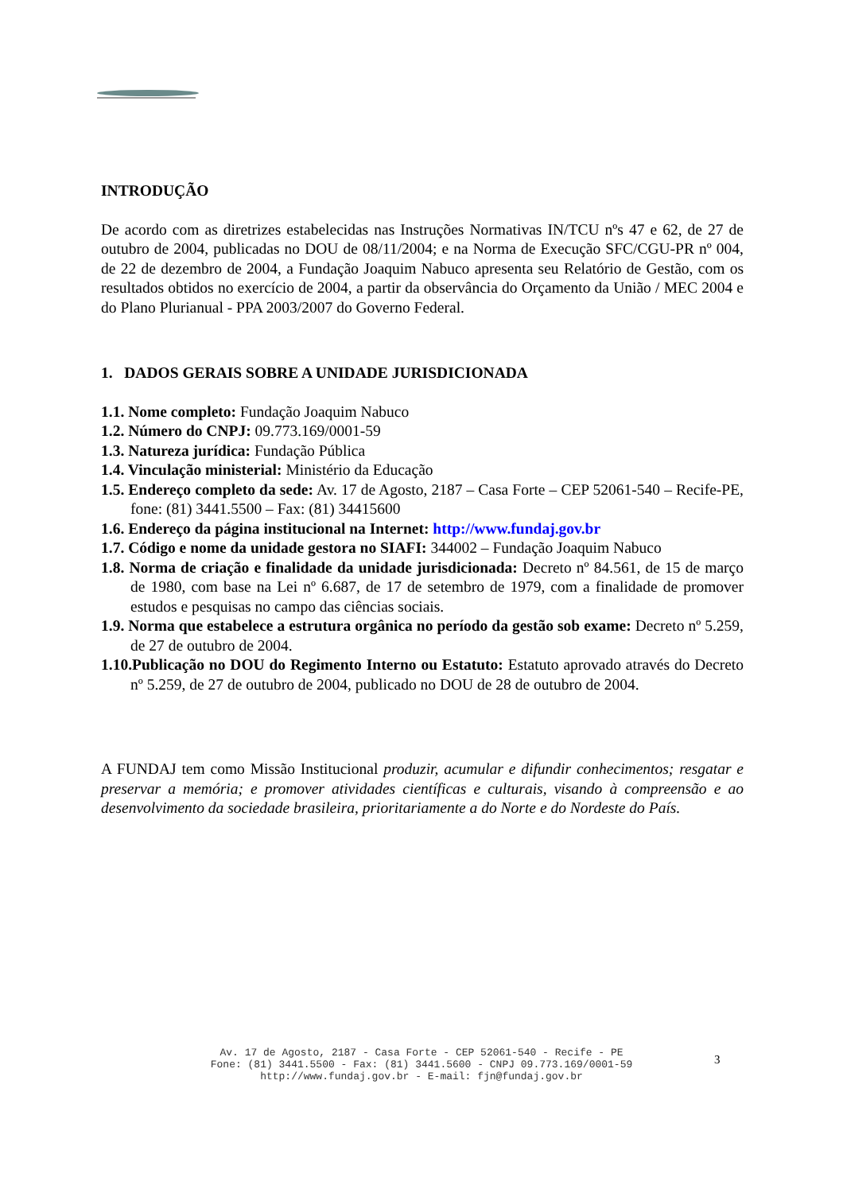INTRODUÇÃO
De acordo com as diretrizes estabelecidas nas Instruções Normativas IN/TCU nºs 47 e 62, de 27 de outubro de 2004, publicadas no DOU de 08/11/2004; e na Norma de Execução SFC/CGU-PR nº 004, de 22 de dezembro de 2004, a Fundação Joaquim Nabuco apresenta seu Relatório de Gestão, com os resultados obtidos no exercício de 2004, a partir da observância do Orçamento da União / MEC 2004 e do Plano Plurianual - PPA 2003/2007 do Governo Federal.
1. DADOS GERAIS SOBRE A UNIDADE JURISDICIONADA
1.1. Nome completo: Fundação Joaquim Nabuco
1.2. Número do CNPJ: 09.773.169/0001-59
1.3. Natureza jurídica: Fundação Pública
1.4. Vinculação ministerial: Ministério da Educação
1.5. Endereço completo da sede: Av. 17 de Agosto, 2187 – Casa Forte – CEP 52061-540 – Recife-PE, fone: (81) 3441.5500 – Fax: (81) 34415600
1.6. Endereço da página institucional na Internet: http://www.fundaj.gov.br
1.7. Código e nome da unidade gestora no SIAFI: 344002 – Fundação Joaquim Nabuco
1.8. Norma de criação e finalidade da unidade jurisdicionada: Decreto nº 84.561, de 15 de março de 1980, com base na Lei nº 6.687, de 17 de setembro de 1979, com a finalidade de promover estudos e pesquisas no campo das ciências sociais.
1.9. Norma que estabelece a estrutura orgânica no período da gestão sob exame: Decreto nº 5.259, de 27 de outubro de 2004.
1.10.Publicação no DOU do Regimento Interno ou Estatuto: Estatuto aprovado através do Decreto nº 5.259, de 27 de outubro de 2004, publicado no DOU de 28 de outubro de 2004.
A FUNDAJ tem como Missão Institucional produzir, acumular e difundir conhecimentos; resgatar e preservar a memória; e promover atividades científicas e culturais, visando à compreensão e ao desenvolvimento da sociedade brasileira, prioritariamente a do Norte e do Nordeste do País.
Av. 17 de Agosto, 2187 - Casa Forte - CEP 52061-540 - Recife - PE
Fone: (81) 3441.5500 - Fax: (81) 3441.5600 - CNPJ 09.773.169/0001-59
http://www.fundaj.gov.br - E-mail: fjn@fundaj.gov.br
3